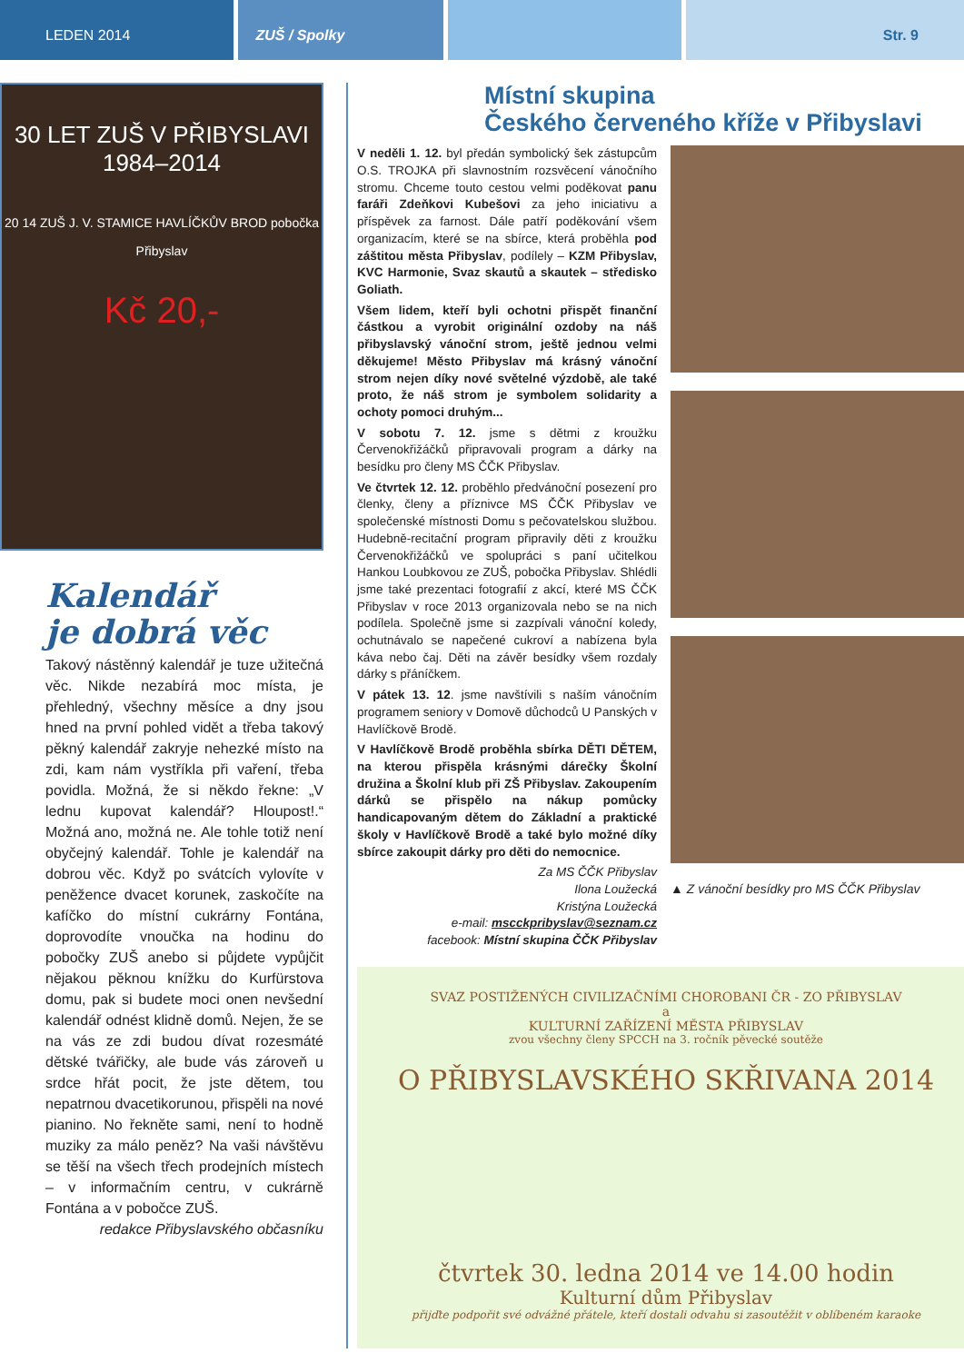LEDEN 2014 ZUŠ / Spolky Str. 9
30 LET ZUŠ V PŘIBYSLAVI
1984–2014
20 14 ZUŠ J. V. STAMICE HAVLÍČKŮV BROD pobočka Přibyslav
Kč 20,-
Kalendář
je dobrá věc
Takový nástěnný kalendář je tuze užitečná věc. Nikde nezabírá moc místa, je přehledný, všechny měsíce a dny jsou hned na první pohled vidět a třeba takový pěkný kalendář zakryje nehezké místo na zdi, kam nám vystříkla při vaření, třeba povidla. Možná, že si někdo řekne: „V lednu kupovat kalendář? Hloupost!.“ Možná ano, možná ne. Ale tohle totiž není obyčejný kalendář. Tohle je kalendář na dobrou věc. Když po svátcích vylovíte v peněžence dvacet korunek, zaskočíte na kafíčko do místní cukrárny Fontána, doprovodíte vnoučka na hodinu do pobočky ZUŠ anebo si půjdete vypůjčit nějakou pěknou knížku do Kurfürstova domu, pak si budete moci onen nevšední kalendář odnést klidně domů. Nejen, že se na vás ze zdi budou dívat rozesmáté dětské tvářičky, ale bude vás zároveň u srdce hřát pocit, že jste dětem, tou nepatrnou dvacetikorunou, přispěli na nové pianino. No řekněte sami, není to hodně muziky za málo peněz? Na vaši návštěvu se těší na všech třech prodejních místech – v informačním centru, v cukrárně Fontána a v pobočce ZUŠ.
redakce Přibyslavského občasníku
Místní skupina
Českého červeného kříže v Přibyslavi
V neděli 1. 12. byl předán symbolický šek zástupcům O.S. TROJKA při slavnostním rozsvěcení vánočního stromu. Chceme touto cestou velmi poděkovat panu faráři Zdeňkovi Kubešovi za jeho iniciativu a příspěvek za farnost. Dále patří poděkování všem organizacím, které se na sbírce, která proběhla pod záštitou města Přibyslav, podílely – KZM Přibyslav, KVC Harmonie, Svaz skautů a skautek – středisko Goliath.
Všem lidem, kteří byli ochotni přispět finanční částkou a vyrobit originální ozdoby na náš přibyslavský vánoční strom, ještě jednou velmi děkujeme! Město Přibyslav má krásný vánoční strom nejen díky nové světelné výzdobě, ale také proto, že náš strom je symbolem solidarity a ochoty pomoci druhým...
V sobotu 7. 12. jsme s dětmi z kroužku Červenokřižáčků připravovali program a dárky na besídku pro členy MS ČČK Přibyslav.
Ve čtvrtek 12. 12. proběhlo předvánoční posezení pro členky, členy a příznivce MS ČČK Přibyslav ve společenské místnosti Domu s pečovatelskou službou. Hudebně-recitační program připravily děti z kroužku Červenokřižáčků ve spolupráci s paní učitelkou Hankou Loubkovou ze ZUŠ, pobočka Přibyslav. Shlédli jsme také prezentaci fotografií z akcí, které MS ČČK Přibyslav v roce 2013 organizovala nebo se na nich podílela. Společně jsme si zazpívali vánoční koledy, ochutnávalo se napečené cukroví a nabízena byla káva nebo čaj. Děti na závěr besídky všem rozdaly dárky s přáníčkem.
V pátek 13. 12. jsme navštívili s naším vánočním programem seniory v Domově důchodců U Panských v Havlíčkově Brodě.
V Havlíčkově Brodě proběhla sbírka DĚTI DĚTEM, na kterou přispěla krásnými dárečky Školní družina a Školní klub při ZŠ Přibyslav. Zakoupením dárků se přispělo na nákup pomůcky handicapovaným dětem do Základní a praktické školy v Havlíčkově Brodě a také bylo možné díky sbírce zakoupit dárky pro děti do nemocnice.
Za MS ČČK Přibyslav
Ilona Loužecká
Kristýna Loužecká
e-mail: mscckpribyslav@seznam.cz
facebook: Místní skupina ČČK Přibyslav
▲ Z vánoční besídky pro MS ČČK Přibyslav
SVAZ POSTIŽENÝCH CIVILIZAČNÍMI CHOROBANI ČR - ZO PŘIBYSLAV
a
KULTURNÍ ZAŘÍZENÍ MĚSTA PŘIBYSLAV
zvou všechny členy SPCCH na 3. ročník pěvecké soutěže
O PŘIBYSLAVSKÉHO SKŘIVANA 2014
čtvrtek 30. ledna 2014 ve 14.00 hodin
Kulturní dům Přibyslav
přijďte podpořit své odvážné přátele, kteří dostali odvahu si zasoutěžit v oblíbeném karaoke